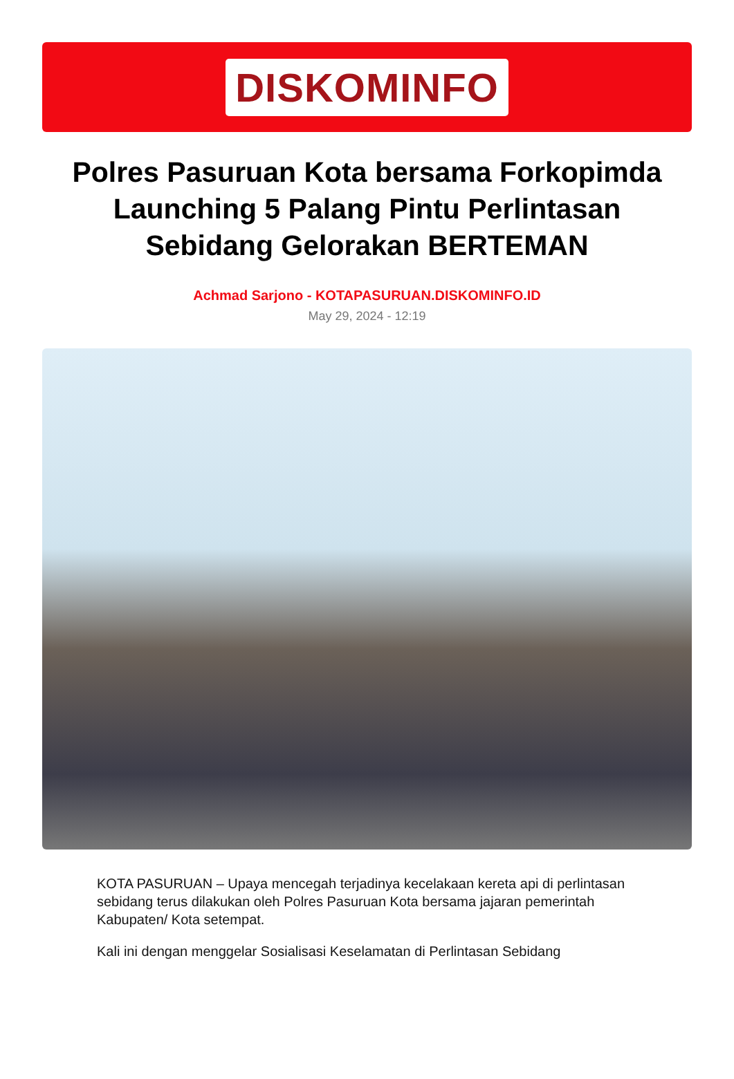DISKOMINFO
Polres Pasuruan Kota bersama Forkopimda Launching 5 Palang Pintu Perlintasan Sebidang Gelorakan BERTEMAN
Achmad Sarjono - KOTAPASURUAN.DISKOMINFO.ID
May 29, 2024 - 12:19
KOTA PASURUAN – Upaya mencegah terjadinya kecelakaan kereta api di perlintasan sebidang terus dilakukan oleh Polres Pasuruan Kota bersama jajaran pemerintah Kabupaten/ Kota setempat.
Kali ini dengan menggelar Sosialisasi Keselamatan di Perlintasan Sebidang